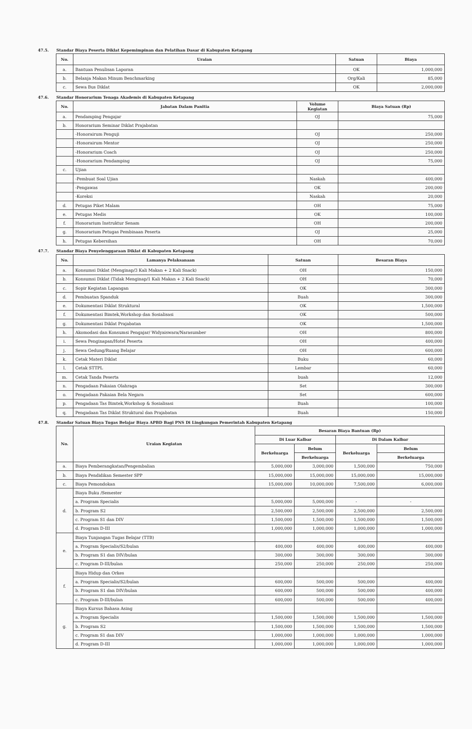47.5. Standar Biaya Peserta Diklat Kepemimpinan dan Pelatihan Dasar di Kabupaten Ketapang
| No. | Uraian | Satuan | Biaya |
| --- | --- | --- | --- |
| a. | Bantuan Penulisan Laporan | OK | 1,000,000 |
| b. | Belanja Makan Minum Benchmarking | Org/Kali | 85,000 |
| c. | Sewa Bus Diklat | OK | 2,000,000 |
47.6. Standar Honorarium Tenaga Akademis di Kabupaten Ketapang
| No. | Jabatan Dalam Panitia | Volume Kegiatan | Biaya Satuan (Rp) |
| --- | --- | --- | --- |
| a. | Pendamping Pengajar | OJ | 75,000 |
| b. | Honorarium Seminar Diklat Prajabatan | | |
| | -Honorairum Penguji | OJ | 250,000 |
| | -Honorairum Mentor | OJ | 250,000 |
| | -Honorarium Coach | OJ | 250,000 |
| | -Honorarium Pendamping | OJ | 75,000 |
| c. | Ujian | | |
| | -Pembuat Soal Ujian | Naskah | 400,000 |
| | -Pengawas | OK | 200,000 |
| | -Koreksi | Naskah | 20,000 |
| d. | Petugas Piket Malam | OH | 75,000 |
| e. | Petugas Medis | OK | 100,000 |
| f. | Honorarium Instruktur Senam | OH | 200,000 |
| g. | Honorarium Petugas Pembinaan Peserta | OJ | 25,000 |
| h. | Petugas Kebersihan | OH | 70,000 |
47.7. Standar Biaya Penyelenggaraan Diklat di Kabupaten Ketapang
| No. | Lamanya Pelaksanaan | Satuan | Besaran Biaya |
| --- | --- | --- | --- |
| a. | Konsumsi Diklat (Menginap/3 Kali Makan + 2 Kali Snack) | OH | 150,000 |
| b. | Konsumsi Diklat (Tidak Menginap/1 Kali Makan + 2 Kali Snack) | OH | 70,000 |
| c. | Sopir Kegiatan Lapangan | OK | 300,000 |
| d. | Pembuatan Spanduk | Buah | 300,000 |
| e. | Dokumentasi Diklat Struktural | OK | 1,500,000 |
| f. | Dokumentasi Bimtek,Workshop dan Sosialisasi | OK | 500,000 |
| g. | Dokumentasi Diklat Prajabatan | OK | 1,500,000 |
| h. | Akomodasi dan Konsumsi Pengajar/ Widyaiswara/Narasumber | OH | 800,000 |
| i. | Sewa Penginapan/Hotel Peserta | OH | 400,000 |
| j. | Sewa Gedung/Ruang Belajar | OH | 600,000 |
| k. | Cetak Materi Diklat | Buku | 60,000 |
| l. | Cetak STTPL | Lembar | 60,000 |
| m. | Cetak Tanda Peserta | buah | 12,000 |
| n. | Pengadaan Pakaian Olahraga | Set | 300,000 |
| o. | Pengadaan Pakaian Bela Negara | Set | 600,000 |
| p. | Pengadaan Tas Bimtek,Workshop & Sosialisasi | Buah | 100,000 |
| q. | Pengadaan Tas Diklat Struktural dan Prajabatan | Buah | 150,000 |
47.8. Standar Satuan Biaya Tugas Belajar Biaya APBD Bagi PNS Di Lingkungan Pemerintah Kabupaten Ketapang
| No. | Uraian Kegiatan | Besaran Biaya Bantuan (Rp) | | | |
| --- | --- | --- | --- | --- | --- |
| | | Di Luar Kalbar | | Di Dalam Kalbar | |
| | | Berkeluarga | Belum | Berkeluarga | Belum |
| | | | Berkeluarga | | Berkeluarga |
| a. | Biaya Pemberangkatan/Pengembalian | 5,000,000 | 3,000,000 | 1,500,000 | 750,000 |
| b. | Biaya Pendidikan Semester SPP | 15,000,000 | 15,000,000 | 15,000,000 | 15,000,000 |
| c. | Biaya Pemondokan | 15,000,000 | 10,000,000 | 7,500,000 | 6,000,000 |
| d. | Biaya Buku /Semester | | | | |
| | a. Program Specialis | 5,000,000 | 5,000,000 | - | - |
| | b. Program S2 | 2,500,000 | 2,500,000 | 2,500,000 | 2,500,000 |
| | c. Program S1 dan DIV | 1,500,000 | 1,500,000 | 1,500,000 | 1,500,000 |
| | d. Program D-III | 1,000,000 | 1,000,000 | 1,000,000 | 1,000,000 |
| e. | Biaya Tunjangan Tugas Belajar (TTB) | | | | |
| | a. Program Specialis/S2/bulan | 400,000 | 400,000 | 400,000 | 400,000 |
| | b. Program S1 dan DIV/bulan | 300,000 | 300,000 | 300,000 | 300,000 |
| | c. Program D-III/bulan | 250,000 | 250,000 | 250,000 | 250,000 |
| f. | Biaya Hidup dan Orkes | | | | |
| | a. Program Specialis/S2/bulan | 600,000 | 500,000 | 500,000 | 400,000 |
| | b. Program S1 dan DIV/bulan | 600,000 | 500,000 | 500,000 | 400,000 |
| | c. Program D-III/bulan | 600,000 | 500,000 | 500,000 | 400,000 |
| g. | Biaya Kursus Bahasa Asing | | | | |
| | a. Program Specialis | 1,500,000 | 1,500,000 | 1,500,000 | 1,500,000 |
| | b. Program S2 | 1,500,000 | 1,500,000 | 1,500,000 | 1,500,000 |
| | c. Program S1 dan DIV | 1,000,000 | 1,000,000 | 1,000,000 | 1,000,000 |
| | d. Program D-III | 1,000,000 | 1,000,000 | 1,000,000 | 1,000,000 |